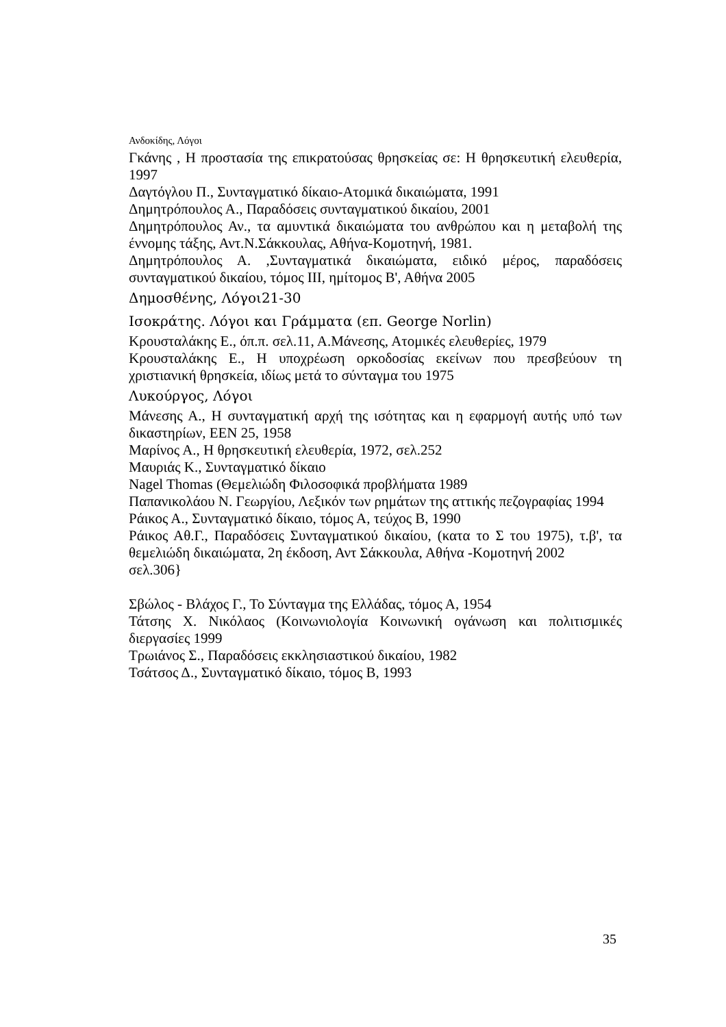Ανδοκίδης, Λόγοι
Γκάνης , Η προστασία της επικρατούσας θρησκείας σε: Η θρησκευτική ελευθερία, 1997
Δαγτόγλου Π., Συνταγματικό δίκαιο-Ατομικά δικαιώματα, 1991
Δημητρόπουλος Α., Παραδόσεις συνταγματικού δικαίου, 2001
Δημητρόπουλος Αν., τα αμυντικά δικαιώματα του ανθρώπου και η μεταβολή της έννομης τάξης, Αντ.Ν.Σάκκουλας, Αθήνα-Κομοτηνή, 1981.
Δημητρόπουλος Α. ,Συνταγματικά δικαιώματα, ειδικό μέρος, παραδόσεις συνταγματικού δικαίου, τόμος ΙΙΙ, ημίτομος Β', Αθήνα 2005
Δημοσθένης, Λόγοι21-30
Ισοκράτης. Λόγοι και Γράμματα (επ. George Norlin)
Κρουσταλάκης Ε., όπ.π. σελ.11, Α.Μάνεσης, Ατομικές ελευθερίες, 1979
Κρουσταλάκης Ε., Η υποχρέωση ορκοδοσίας εκείνων που πρεσβεύουν τη χριστιανική θρησκεία, ιδίως μετά το σύνταγμα του 1975
Λυκούργος, Λόγοι
Μάνεσης Α., Η συνταγματική αρχή της ισότητας και η εφαρμογή αυτής υπό των δικαστηρίων, ΕΕΝ 25, 1958
Μαρίνος Α., Η θρησκευτική ελευθερία, 1972, σελ.252
Μαυριάς Κ., Συνταγματικό δίκαιο
Nagel Thomas (Θεμελιώδη Φιλοσοφικά προβλήματα 1989
Παπανικολάου Ν. Γεωργίου, Λεξικόν των ρημάτων της αττικής πεζογραφίας 1994
Ράικος Α., Συνταγματικό δίκαιο, τόμος Α, τεύχος Β, 1990
Ράικος Αθ.Γ., Παραδόσεις Συνταγματικού δικαίου, (κατα το Σ του 1975), τ.β', τα θεμελιώδη δικαιώματα, 2η έκδοση, Αντ Σάκκουλα, Αθήνα -Κομοτηνή 2002
σελ.306}
Σβώλος - Βλάχος Γ., Το Σύνταγμα της Ελλάδας, τόμος Α, 1954
Τάτσης Χ. Νικόλαος (Κοινωνιολογία Κοινωνική ογάνωση και πολιτισμικές διεργασίες 1999
Τρωιάνος Σ., Παραδόσεις εκκλησιαστικού δικαίου, 1982
Τσάτσος Δ., Συνταγματικό δίκαιο, τόμος Β, 1993
35